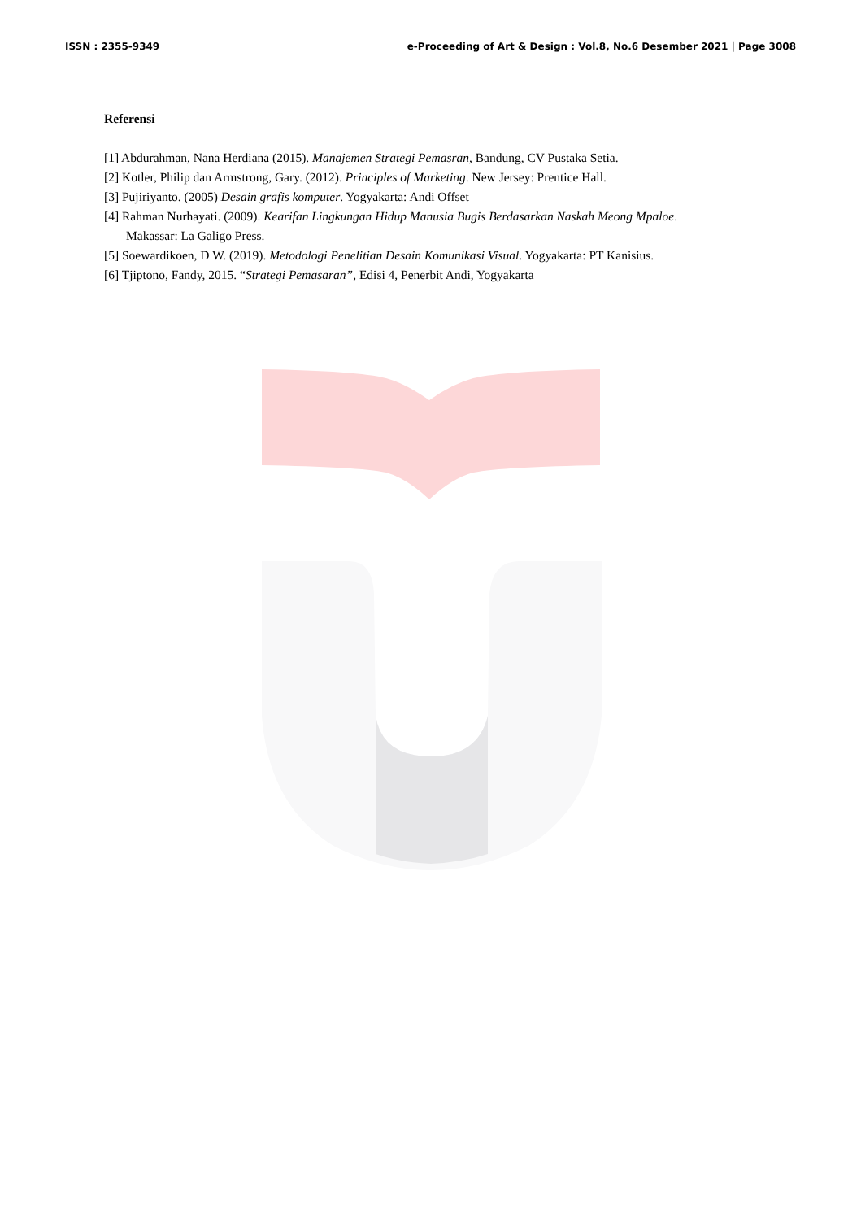ISSN : 2355-9349 e-Proceeding of Art & Design : Vol.8, No.6 Desember 2021 | Page 3008
Referensi
[1] Abdurahman, Nana Herdiana (2015). Manajemen Strategi Pemasran, Bandung, CV Pustaka Setia.
[2] Kotler, Philip dan Armstrong, Gary. (2012). Principles of Marketing. New Jersey: Prentice Hall.
[3] Pujiriyanto. (2005) Desain grafis komputer. Yogyakarta: Andi Offset
[4] Rahman Nurhayati. (2009). Kearifan Lingkungan Hidup Manusia Bugis Berdasarkan Naskah Meong Mpaloe.
Makassar: La Galigo Press.
[5] Soewardikoen, D W. (2019). Metodologi Penelitian Desain Komunikasi Visual. Yogyakarta: PT Kanisius.
[6] Tjiptono, Fandy, 2015. “Strategi Pemasaran”, Edisi 4, Penerbit Andi, Yogyakarta